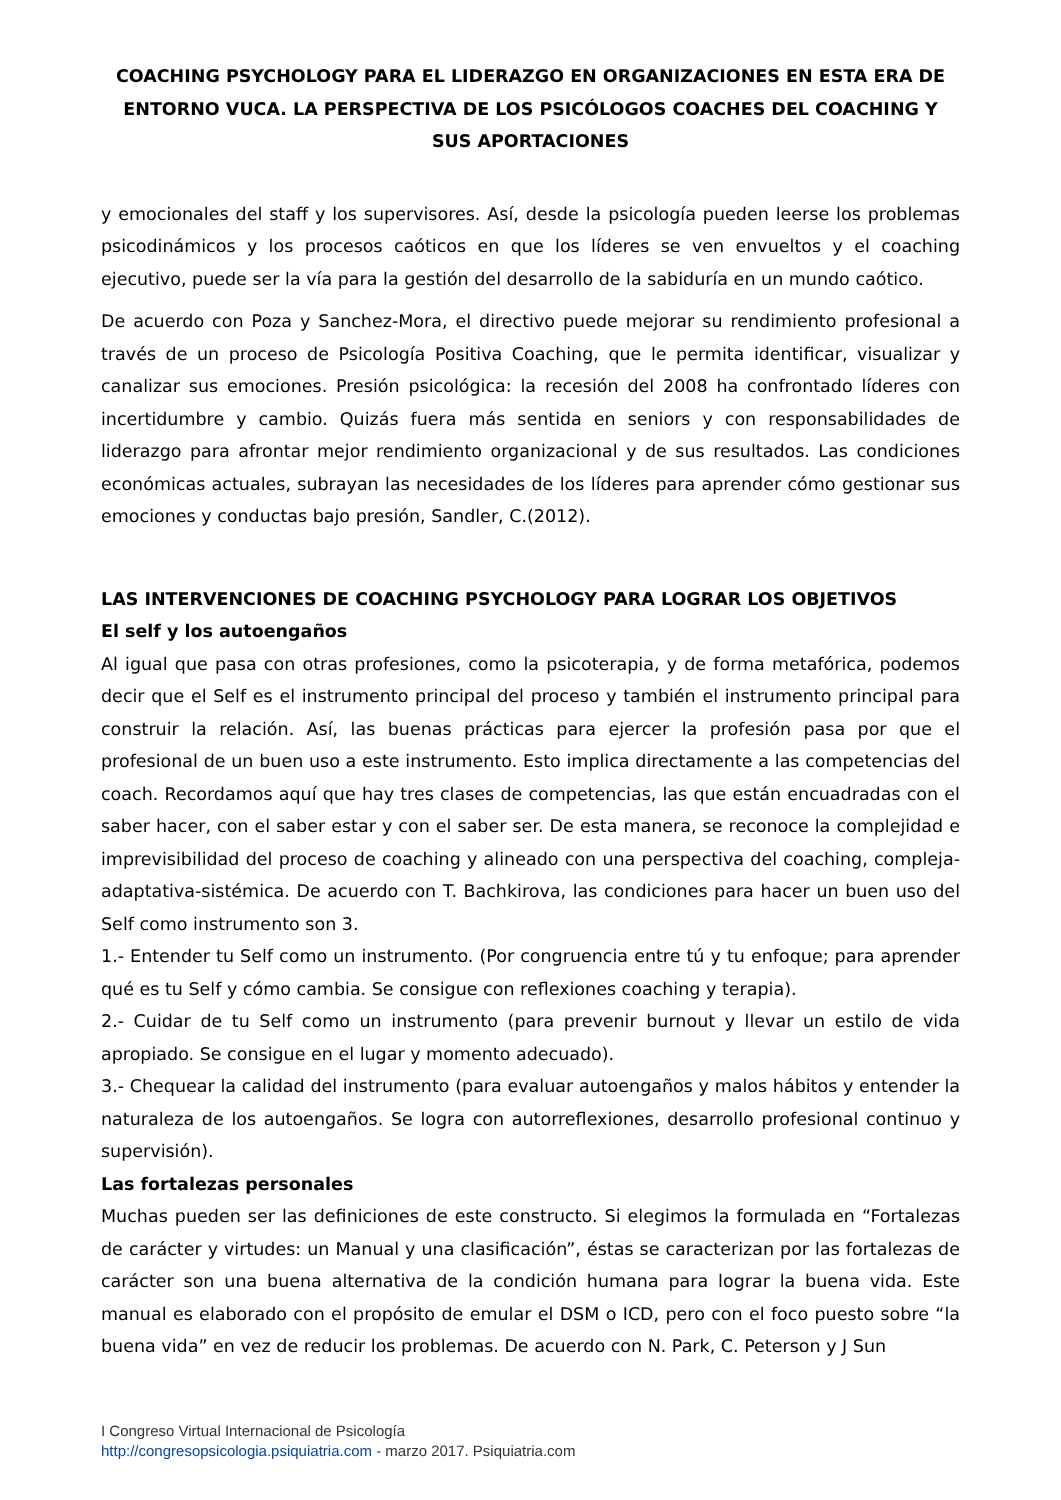COACHING PSYCHOLOGY PARA EL LIDERAZGO EN ORGANIZACIONES EN ESTA ERA DE ENTORNO VUCA. LA PERSPECTIVA DE LOS PSICÓLOGOS COACHES DEL COACHING Y SUS APORTACIONES
y emocionales del staff y los supervisores. Así, desde la psicología pueden leerse los problemas psicodinámicos y los procesos caóticos en que los líderes se ven envueltos y el coaching ejecutivo, puede ser la vía para la gestión del desarrollo de la sabiduría en un mundo caótico.
De acuerdo con Poza y Sanchez-Mora, el directivo puede mejorar su rendimiento profesional a través de un proceso de Psicología Positiva Coaching, que le permita identificar, visualizar y canalizar sus emociones. Presión psicológica: la recesión del 2008 ha confrontado líderes con incertidumbre y cambio. Quizás fuera más sentida en seniors y con responsabilidades de liderazgo para afrontar mejor rendimiento organizacional y de sus resultados. Las condiciones económicas actuales, subrayan las necesidades de los líderes para aprender cómo gestionar sus emociones y conductas bajo presión, Sandler, C.(2012).
LAS INTERVENCIONES DE COACHING PSYCHOLOGY PARA LOGRAR LOS OBJETIVOS
El self y los autoengaños
Al igual que pasa con otras profesiones, como la psicoterapia, y de forma metafórica, podemos decir que el Self es el instrumento principal del proceso y también el instrumento principal para construir la relación. Así, las buenas prácticas para ejercer la profesión pasa por que el profesional de un buen uso a este instrumento. Esto implica directamente a las competencias del coach. Recordamos aquí que hay tres clases de competencias, las que están encuadradas con el saber hacer, con el saber estar y con el saber ser. De esta manera, se reconoce la complejidad e imprevisibilidad del proceso de coaching y alineado con una perspectiva del coaching, compleja-adaptativa-sistémica. De acuerdo con T. Bachkirova, las condiciones para hacer un buen uso del Self como instrumento son 3.
1.- Entender tu Self como un instrumento. (Por congruencia entre tú y tu enfoque; para aprender qué es tu Self y cómo cambia. Se consigue con reflexiones coaching y terapia).
2.- Cuidar de tu Self como un instrumento (para prevenir burnout y llevar un estilo de vida apropiado. Se consigue en el lugar y momento adecuado).
3.- Chequear la calidad del instrumento (para evaluar autoengaños y malos hábitos y entender la naturaleza de los autoengaños. Se logra con autorreflexiones, desarrollo profesional continuo y supervisión).
Las fortalezas personales
Muchas pueden ser las definiciones de este constructo. Si elegimos la formulada en “Fortalezas de carácter y virtudes: un Manual y una clasificación”, éstas se caracterizan por las fortalezas de carácter son una buena alternativa de la condición humana para lograr la buena vida. Este manual es elaborado con el propósito de emular el DSM o ICD, pero con el foco puesto sobre “la buena vida” en vez de reducir los problemas. De acuerdo con N. Park, C. Peterson y J Sun
I Congreso Virtual Internacional de Psicología
http://congresopsicologia.psiquiatria.com - marzo 2017. Psiquiatria.com